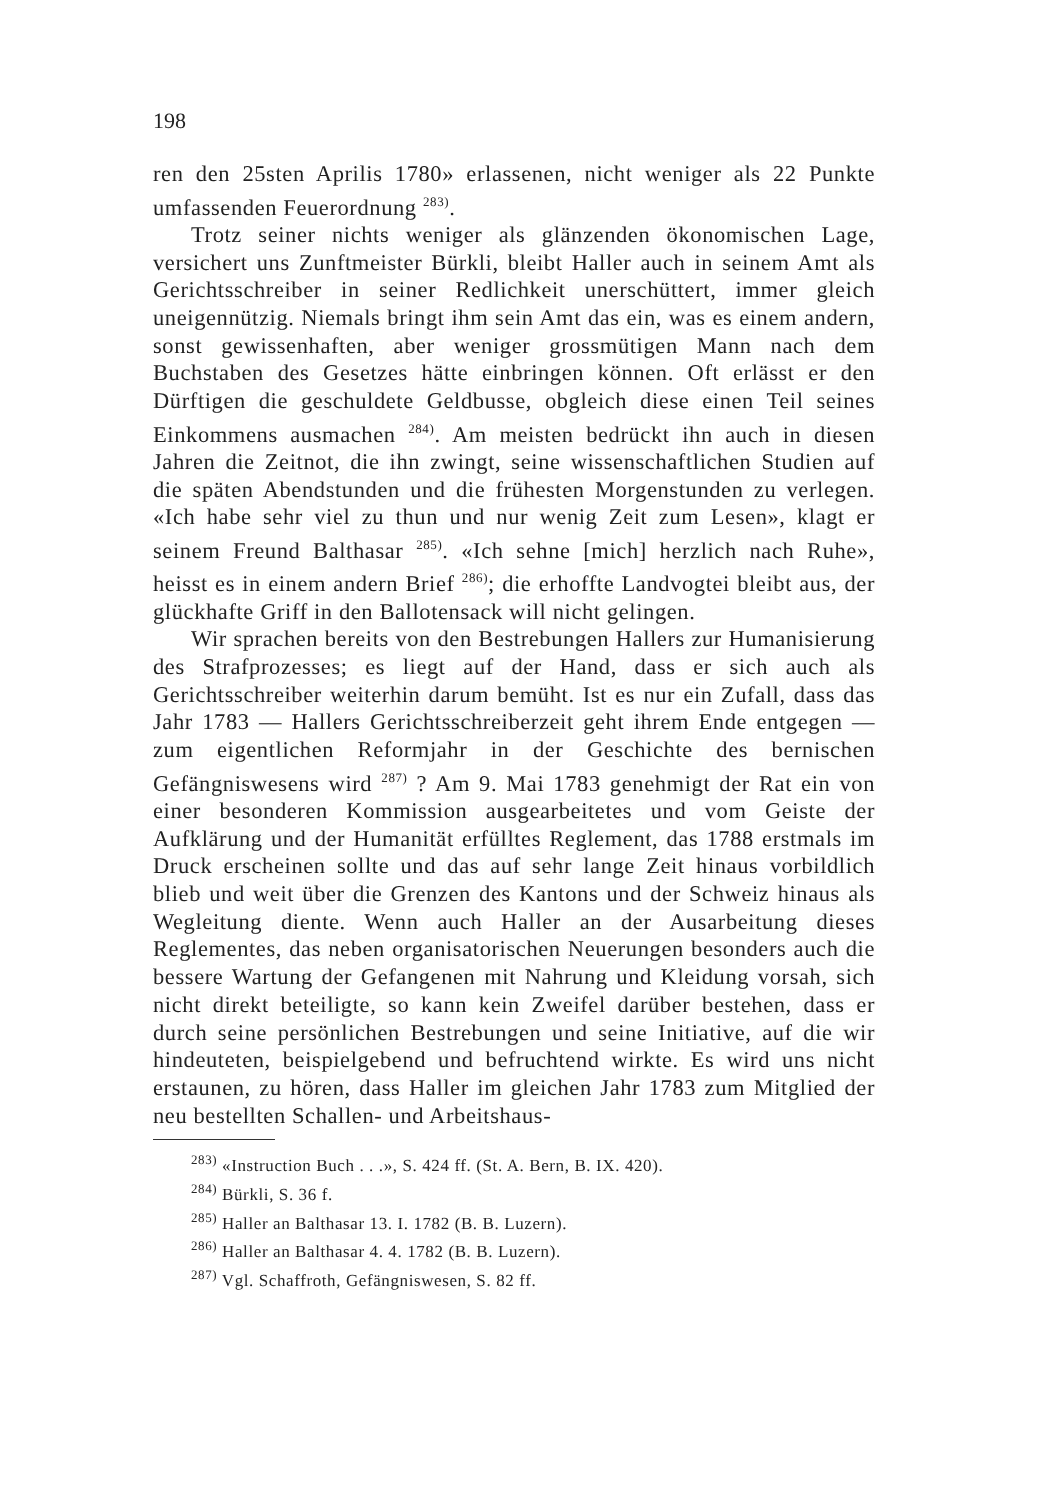198
ren den 25sten Aprilis 1780» erlassenen, nicht weniger als 22 Punkte umfassenden Feuerordnung <sup>283)</sup>.
Trotz seiner nichts weniger als glänzenden ökonomischen Lage, versichert uns Zunftmeister Bürkli, bleibt Haller auch in seinem Amt als Gerichtsschreiber in seiner Redlichkeit unerschüttert, immer gleich uneigennützig. Niemals bringt ihm sein Amt das ein, was es einem andern, sonst gewissenhaften, aber weniger grossmütigen Mann nach dem Buchstaben des Gesetzes hätte einbringen können. Oft erlässt er den Dürftigen die geschuldete Geldbusse, obgleich diese einen Teil seines Einkommens ausmachen <sup>284)</sup>. Am meisten bedrückt ihn auch in diesen Jahren die Zeitnot, die ihn zwingt, seine wissenschaftlichen Studien auf die späten Abendstunden und die frühesten Morgenstunden zu verlegen. «Ich habe sehr viel zu thun und nur wenig Zeit zum Lesen», klagt er seinem Freund Balthasar <sup>285)</sup>. «Ich sehne [mich] herzlich nach Ruhe», heisst es in einem andern Brief <sup>286)</sup>; die erhoffte Landvogtei bleibt aus, der glückhafte Griff in den Ballotensack will nicht gelingen.
Wir sprachen bereits von den Bestrebungen Hallers zur Humanisierung des Strafprozesses; es liegt auf der Hand, dass er sich auch als Gerichtsschreiber weiterhin darum bemüht. Ist es nur ein Zufall, dass das Jahr 1783 — Hallers Gerichtsschreiberzeit geht ihrem Ende entgegen — zum eigentlichen Reformjahr in der Geschichte des bernischen Gefängniswesens wird <sup>287)</sup> ? Am 9. Mai 1783 genehmigt der Rat ein von einer besonderen Kommission ausgearbeitetes und vom Geiste der Aufklärung und der Humanität erfülltes Reglement, das 1788 erstmals im Druck erscheinen sollte und das auf sehr lange Zeit hinaus vorbildlich blieb und weit über die Grenzen des Kantons und der Schweiz hinaus als Wegleitung diente. Wenn auch Haller an der Ausarbeitung dieses Reglementes, das neben organisatorischen Neuerungen besonders auch die bessere Wartung der Gefangenen mit Nahrung und Kleidung vorsah, sich nicht direkt beteiligte, so kann kein Zweifel darüber bestehen, dass er durch seine persönlichen Bestrebungen und seine Initiative, auf die wir hindeuteten, beispielgebend und befruchtend wirkte. Es wird uns nicht erstaunen, zu hören, dass Haller im gleichen Jahr 1783 zum Mitglied der neu bestellten Schallen- und Arbeitshaus-
<sup>283)</sup> «Instruction Buch . . .», S. 424 ff. (St. A. Bern, B. IX. 420).
<sup>284)</sup> Bürkli, S. 36 f.
<sup>285)</sup> Haller an Balthasar 13. I. 1782 (B. B. Luzern).
<sup>286)</sup> Haller an Balthasar 4. 4. 1782 (B. B. Luzern).
<sup>287)</sup> Vgl. Schaffroth, Gefängniswesen, S. 82 ff.